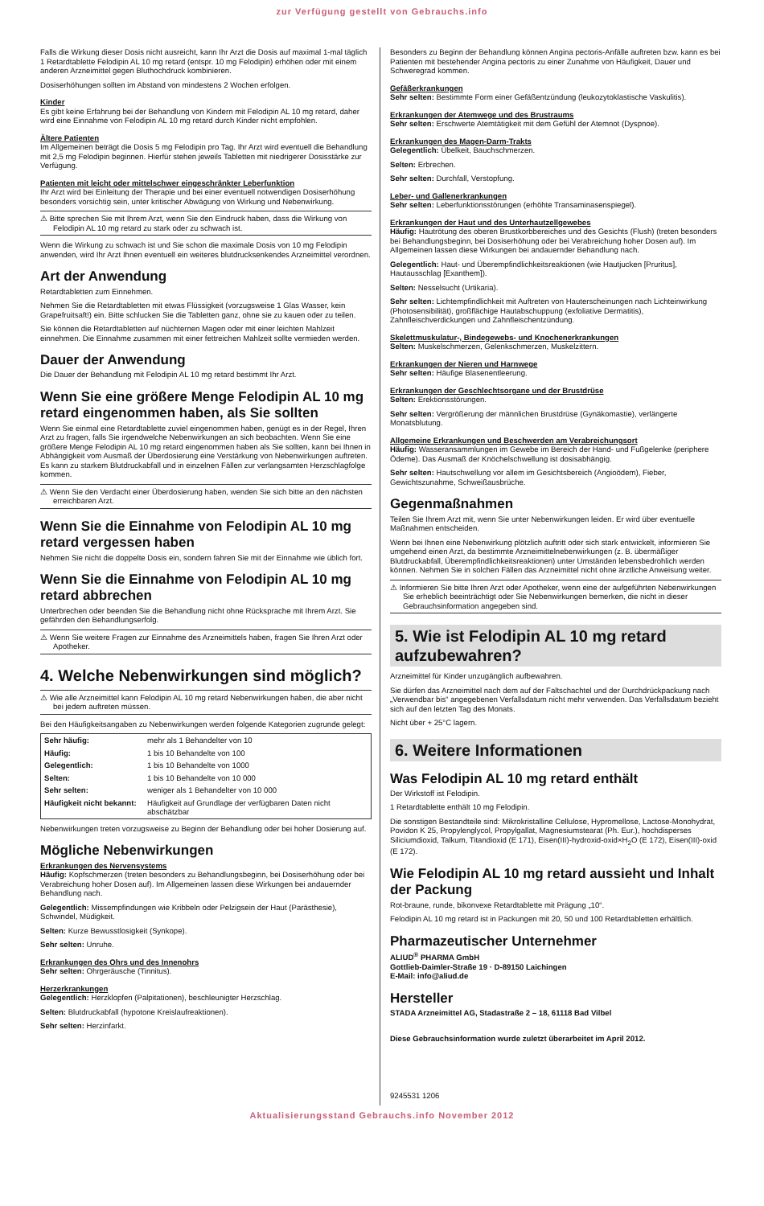zur Verfügung gestellt von Gebrauchs.info
Falls die Wirkung dieser Dosis nicht ausreicht, kann Ihr Arzt die Dosis auf maximal 1-mal täglich 1 Retardtablette Felodipin AL 10 mg retard (entspr. 10 mg Felodipin) erhöhen oder mit einem anderen Arzneimittel gegen Bluthochdruck kombinieren.
Dosiserhöhungen sollten im Abstand von mindestens 2 Wochen erfolgen.
Kinder
Es gibt keine Erfahrung bei der Behandlung von Kindern mit Felodipin AL 10 mg retard, daher wird eine Einnahme von Felodipin AL 10 mg retard durch Kinder nicht empfohlen.
Ältere Patienten
Im Allgemeinen beträgt die Dosis 5 mg Felodipin pro Tag. Ihr Arzt wird eventuell die Behandlung mit 2,5 mg Felodipin beginnen. Hierfür stehen jeweils Tabletten mit niedrigerer Dosisstärke zur Verfügung.
Patienten mit leicht oder mittelschwer eingeschränkter Leberfunktion
Ihr Arzt wird bei Einleitung der Therapie und bei einer eventuell notwendigen Dosiserhöhung besonders vorsichtig sein, unter kritischer Abwägung von Wirkung und Nebenwirkung.
⚠ Bitte sprechen Sie mit Ihrem Arzt, wenn Sie den Eindruck haben, dass die Wirkung von Felodipin AL 10 mg retard zu stark oder zu schwach ist.
Wenn die Wirkung zu schwach ist und Sie schon die maximale Dosis von 10 mg Felodipin anwenden, wird Ihr Arzt Ihnen eventuell ein weiteres blutdrucksenkendes Arzneimittel verordnen.
Art der Anwendung
Retardtabletten zum Einnehmen.
Nehmen Sie die Retardtabletten mit etwas Flüssigkeit (vorzugsweise 1 Glas Wasser, kein Grapefruitsaft!) ein. Bitte schlucken Sie die Tabletten ganz, ohne sie zu kauen oder zu teilen.
Sie können die Retardtabletten auf nüchternen Magen oder mit einer leichten Mahlzeit einnehmen. Die Einnahme zusammen mit einer fettreichen Mahlzeit sollte vermieden werden.
Dauer der Anwendung
Die Dauer der Behandlung mit Felodipin AL 10 mg retard bestimmt Ihr Arzt.
Wenn Sie eine größere Menge Felodipin AL 10 mg retard eingenommen haben, als Sie sollten
Wenn Sie einmal eine Retardtablette zuviel eingenommen haben, genügt es in der Regel, Ihren Arzt zu fragen, falls Sie irgendwelche Nebenwirkungen an sich beobachten. Wenn Sie eine größere Menge Felodipin AL 10 mg retard eingenommen haben als Sie sollten, kann bei Ihnen in Abhängigkeit vom Ausmaß der Überdosierung eine Verstärkung von Nebenwirkungen auftreten. Es kann zu starkem Blutdruckabfall und in einzelnen Fällen zur verlangsamten Herzschlagfolge kommen.
⚠ Wenn Sie den Verdacht einer Überdosierung haben, wenden Sie sich bitte an den nächsten erreichbaren Arzt.
Wenn Sie die Einnahme von Felodipin AL 10 mg retard vergessen haben
Nehmen Sie nicht die doppelte Dosis ein, sondern fahren Sie mit der Einnahme wie üblich fort.
Wenn Sie die Einnahme von Felodipin AL 10 mg retard abbrechen
Unterbrechen oder beenden Sie die Behandlung nicht ohne Rücksprache mit Ihrem Arzt. Sie gefährden den Behandlungserfolg.
⚠ Wenn Sie weitere Fragen zur Einnahme des Arzneimittels haben, fragen Sie Ihren Arzt oder Apotheker.
4. Welche Nebenwirkungen sind möglich?
⚠ Wie alle Arzneimittel kann Felodipin AL 10 mg retard Nebenwirkungen haben, die aber nicht bei jedem auftreten müssen.
Bei den Häufigkeitsangaben zu Nebenwirkungen werden folgende Kategorien zugrunde gelegt:
| Sehr häufig: | mehr als 1 Behandelter von 10 |
| Häufig: | 1 bis 10 Behandelte von 100 |
| Gelegentlich: | 1 bis 10 Behandelte von 1000 |
| Selten: | 1 bis 10 Behandelte von 10 000 |
| Sehr selten: | weniger als 1 Behandelter von 10 000 |
| Häufigkeit nicht bekannt: | Häufigkeit auf Grundlage der verfügbaren Daten nicht abschätzbar |
Nebenwirkungen treten vorzugsweise zu Beginn der Behandlung oder bei hoher Dosierung auf.
Mögliche Nebenwirkungen
Erkrankungen des Nervensystems
Häufig: Kopfschmerzen (treten besonders zu Behandlungsbeginn, bei Dosiserhöhung oder bei Verabreichung hoher Dosen auf). Im Allgemeinen lassen diese Wirkungen bei andauernder Behandlung nach.
Gelegentlich: Missempfindungen wie Kribbeln oder Pelzigsein der Haut (Parästhesie), Schwindel, Müdigkeit.
Selten: Kurze Bewusstlosigkeit (Synkope).
Sehr selten: Unruhe.
Erkrankungen des Ohrs und des Innenohrs
Sehr selten: Ohrgeräusche (Tinnitus).
Herzerkrankungen
Gelegentlich: Herzklopfen (Palpitationen), beschleunigter Herzschlag.
Selten: Blutdruckabfall (hypotone Kreislaufreaktionen).
Sehr selten: Herzinfarkt.
Besonders zu Beginn der Behandlung können Angina pectoris-Anfälle auftreten bzw. kann es bei Patienten mit bestehender Angina pectoris zu einer Zunahme von Häufigkeit, Dauer und Schweregrad kommen.
Gefäßerkrankungen
Sehr selten: Bestimmte Form einer Gefäßentzündung (leukozytoklastische Vaskulitis).
Erkrankungen der Atemwege und des Brustraums
Sehr selten: Erschwerte Atemtätigkeit mit dem Gefühl der Atemnot (Dyspnoe).
Erkrankungen des Magen-Darm-Trakts
Gelegentlich: Übelkeit, Bauchschmerzen.
Selten: Erbrechen.
Sehr selten: Durchfall, Verstopfung.
Leber- und Gallenerkrankungen
Sehr selten: Leberfunktionsstörungen (erhöhte Transaminasenspiegel).
Erkrankungen der Haut und des Unterhautzellgewebes
Häufig: Hautrötung des oberen Brustkorbbereiches und des Gesichts (Flush) (treten besonders bei Behandlungsbeginn, bei Dosiserhöhung oder bei Verabreichung hoher Dosen auf). Im Allgemeinen lassen diese Wirkungen bei andauernder Behandlung nach.
Gelegentlich: Haut- und Überempfindlichkeitsreaktionen (wie Hautjucken [Pruritus], Hautausschlag [Exanthem]).
Selten: Nesselsucht (Urtikaria).
Sehr selten: Lichtempfindlichkeit mit Auftreten von Hauterscheinungen nach Lichteinwirkung (Photosensibilität), großflächige Hautabschuppung (exfoliative Dermatitis), Zahnfleischverdickungen und Zahnfleischentzündung.
Skelettmuskulatur-, Bindegewebs- und Knochenerkrankungen
Selten: Muskelschmerzen, Gelenkschmerzen, Muskelzittern.
Erkrankungen der Nieren und Harnwege
Sehr selten: Häufige Blasenentleerung.
Erkrankungen der Geschlechtsorgane und der Brustdrüse
Selten: Erektionsstörungen.
Sehr selten: Vergrößerung der männlichen Brustdrüse (Gynäkomastie), verlängerte Monatsblutung.
Allgemeine Erkrankungen und Beschwerden am Verabreichungsort
Häufig: Wasseransammlungen im Gewebe im Bereich der Hand- und Fußgelenke (periphere Ödeme). Das Ausmaß der Knöchelschwellung ist dosisabhängig.
Sehr selten: Hautschwellung vor allem im Gesichtsbereich (Angioödem), Fieber, Gewichtszunahme, Schweißausbrüche.
Gegenmaßnahmen
Teilen Sie Ihrem Arzt mit, wenn Sie unter Nebenwirkungen leiden. Er wird über eventuelle Maßnahmen entscheiden.
Wenn bei Ihnen eine Nebenwirkung plötzlich auftritt oder sich stark entwickelt, informieren Sie umgehend einen Arzt, da bestimmte Arzneimittelnebenwirkungen (z. B. übermäßiger Blutdruckabfall, Überempfindlichkeitsreaktionen) unter Umständen lebensbedrohlich werden können. Nehmen Sie in solchen Fällen das Arzneimittel nicht ohne ärztliche Anweisung weiter.
⚠ Informieren Sie bitte Ihren Arzt oder Apotheker, wenn eine der aufgeführten Nebenwirkungen Sie erheblich beeinträchtigt oder Sie Nebenwirkungen bemerken, die nicht in dieser Gebrauchsinformation angegeben sind.
5. Wie ist Felodipin AL 10 mg retard aufzubewahren?
Arzneimittel für Kinder unzugänglich aufbewahren.
Sie dürfen das Arzneimittel nach dem auf der Faltschachtel und der Durchdrückpackung nach „Verwendbar bis“ angegebenen Verfallsdatum nicht mehr verwenden. Das Verfallsdatum bezieht sich auf den letzten Tag des Monats.
Nicht über + 25°C lagern.
6. Weitere Informationen
Was Felodipin AL 10 mg retard enthält
Der Wirkstoff ist Felodipin.
1 Retardtablette enthält 10 mg Felodipin.
Die sonstigen Bestandteile sind: Mikrokristalline Cellulose, Hypromellose, Lactose-Monohydrat, Povidon K 25, Propylenglycol, Propylgallat, Magnesiumstearat (Ph. Eur.), hochdisperses Siliciumdioxid, Talkum, Titandioxid (E 171), Eisen(III)-hydroxid-oxid×H<sub>2</sub>O (E 172), Eisen(III)-oxid (E 172).
Wie Felodipin AL 10 mg retard aussieht und Inhalt der Packung
Rot-braune, runde, bikonvexe Retardtablette mit Prägung „10“.
Felodipin AL 10 mg retard ist in Packungen mit 20, 50 und 100 Retardtabletten erhältlich.
Pharmazeutischer Unternehmer
ALIUD<sup>®</sup> PHARMA GmbH
Gottlieb-Daimler-Straße 19 · D-89150 Laichingen
E-Mail: info@aliud.de
Hersteller
STADA Arzneimittel AG, Stadastraße 2 – 18, 61118 Bad Vilbel
Diese Gebrauchsinformation wurde zuletzt überarbeitet im April 2012.
9245531 1206
Aktualisierungsstand Gebrauchs.info November 2012